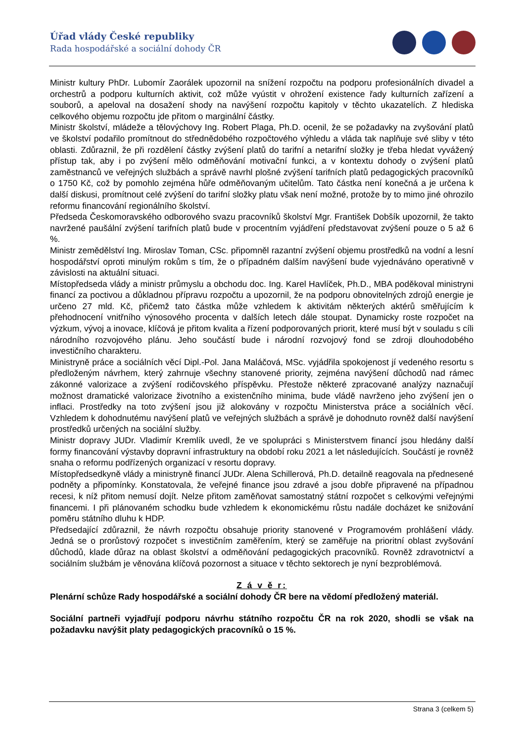Úřad vlády České republiky
Rada hospodářské a sociální dohody ČR
Ministr kultury PhDr. Lubomír Zaorálek upozornil na snížení rozpočtu na podporu profesionálních divadel a orchestrů a podporu kulturních aktivit, což může vyústit v ohrožení existence řady kulturních zařízení a souborů, a apeloval na dosažení shody na navýšení rozpočtu kapitoly v těchto ukazatelích. Z hlediska celkového objemu rozpočtu jde přitom o marginální částky.
Ministr školství, mládeže a tělovýchovy Ing. Robert Plaga, Ph.D. ocenil, že se požadavky na zvyšování platů ve školství podařilo promítnout do střednědobého rozpočtového výhledu a vláda tak naplňuje své sliby v této oblasti. Zdůraznil, že při rozdělení částky zvýšení platů do tarifní a netarifní složky je třeba hledat vyvážený přístup tak, aby i po zvýšení mělo odměňování motivační funkci, a v kontextu dohody o zvýšení platů zaměstnanců ve veřejných službách a správě navrhl plošné zvýšení tarifních platů pedagogických pracovníků o 1750 Kč, což by pomohlo zejména hůře odměňovaným učitelům. Tato částka není konečná a je určena k další diskusi, promítnout celé zvýšení do tarifní složky platu však není možné, protože by to mimo jiné ohrozilo reformu financování regionálního školství.
Předseda Českomoravského odborového svazu pracovníků školství Mgr. František Dobšík upozornil, že takto navržené paušální zvýšení tarifních platů bude v procentním vyjádření představovat zvýšení pouze o 5 až 6 %.
Ministr zemědělství Ing. Miroslav Toman, CSc. připomněl razantní zvýšení objemu prostředků na vodní a lesní hospodářství oproti minulým rokům s tím, že o případném dalším navýšení bude vyjednáváno operativně v závislosti na aktuální situaci.
Místopředseda vlády a ministr průmyslu a obchodu doc. Ing. Karel Havlíček, Ph.D., MBA poděkoval ministryni financí za poctivou a důkladnou přípravu rozpočtu a upozornil, že na podporu obnovitelných zdrojů energie je určeno 27 mld. Kč, přičemž tato částka může vzhledem k aktivitám některých aktérů směřujícím k přehodnocení vnitřního výnosového procenta v dalších letech dále stoupat. Dynamicky roste rozpočet na výzkum, vývoj a inovace, klíčová je přitom kvalita a řízení podporovaných priorit, které musí být v souladu s cíli národního rozvojového plánu. Jeho součástí bude i národní rozvojový fond se zdroji dlouhodobého investičního charakteru.
Ministryně práce a sociálních věcí Dipl.-Pol. Jana Maláčová, MSc. vyjádřila spokojenost jí vedeného resortu s předloženým návrhem, který zahrnuje všechny stanovené priority, zejména navýšení důchodů nad rámec zákonné valorizace a zvýšení rodičovského příspěvku. Přestože některé zpracované analýzy naznačují možnost dramatické valorizace životního a existenčního minima, bude vládě navrženo jeho zvýšení jen o inflaci. Prostředky na toto zvýšení jsou již alokovány v rozpočtu Ministerstva práce a sociálních věcí. Vzhledem k dohodnutému navýšení platů ve veřejných službách a správě je dohodnuto rovněž další navýšení prostředků určených na sociální služby.
Ministr dopravy JUDr. Vladimír Kremlík uvedl, že ve spolupráci s Ministerstvem financí jsou hledány další formy financování výstavby dopravní infrastruktury na období roku 2021 a let následujících. Součástí je rovněž snaha o reformu podřízených organizací v resortu dopravy.
Místopředsedkyně vlády a ministryně financí JUDr. Alena Schillerová, Ph.D. detailně reagovala na přednesené podněty a připomínky. Konstatovala, že veřejné finance jsou zdravé a jsou dobře připravené na případnou recesi, k níž přitom nemusí dojít. Nelze přitom zaměňovat samostatný státní rozpočet s celkovými veřejnými financemi. I při plánovaném schodku bude vzhledem k ekonomickému růstu nadále docházet ke snižování poměru státního dluhu k HDP.
Předsedající zdůraznil, že návrh rozpočtu obsahuje priority stanovené v Programovém prohlášení vlády. Jedná se o prorůstový rozpočet s investičním zaměřením, který se zaměřuje na prioritní oblast zvyšování důchodů, klade důraz na oblast školství a odměňování pedagogických pracovníků. Rovněž zdravotnictví a sociálním službám je věnována klíčová pozornost a situace v těchto sektorech je nyní bezproblémová.
Z á v ě r:
Plenární schůze Rady hospodářské a sociální dohody ČR bere na vědomí předložený materiál.
Sociální partneři vyjadřují podporu návrhu státního rozpočtu ČR na rok 2020, shodli se však na požadavku navýšit platy pedagogických pracovníků o 15 %.
Strana 3 (celkem 5)